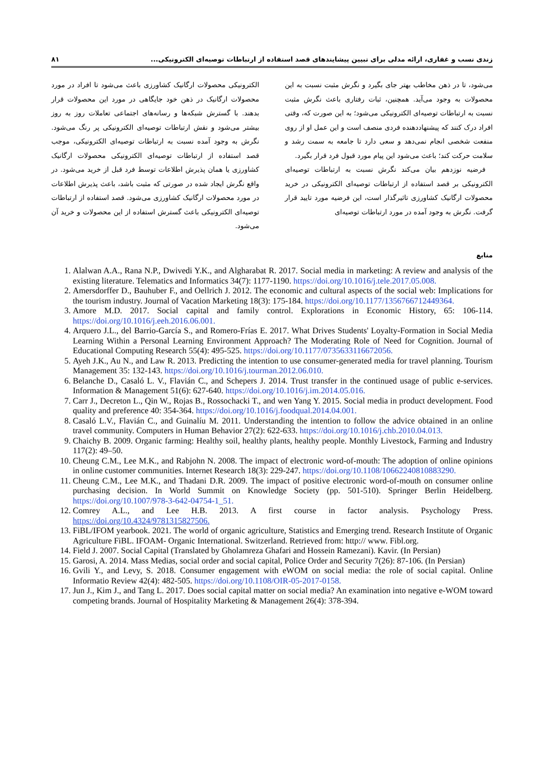زندی نسب و غفاری، ارائه مدلی برای تبیین پیشایندهای قصد استفاده از ارتباطات توصیه‌ای الکترونیکی... ۸۱
می‌شود، تا در ذهن مخاطب بهتر جای بگیرد و نگرش مثبت نسبت به این محصولات به وجود می‌آید. همچنین، ثبات رفتاری باعث نگرش مثبت نسبت به ارتباطات توصیه‌ای الکترونیکی می‌شود؛ به این صورت که، وقتی افراد درک کنند که پیشنهاددهنده فردی منصف است و این عمل او از روی منفعت شخصی انجام نمی‌دهد و سعی دارد تا جامعه به سمت رشد و سلامت حرکت کند؛ باعث می‌شود این پیام مورد قبول فرد قرار بگیرد.
فرضیه نوزدهم بیان می‌کند نگرش نسبت به ارتباطات توصیه‌ای الکترونیکی بر قصد استفاده از ارتباطات توصیه‌ای الکترونیکی در خرید محصولات ارگانیک کشاورزی تاثیرگذار است، این فرضیه مورد تایید قرار گرفت. نگرش به وجود آمده در مورد ارتباطات توصیه‌ای
الکترونیکی محصولات ارگانیک کشاورزی باعث می‌شود تا افراد در مورد محصولات ارگانیک در ذهن خود جایگاهی در مورد این محصولات قرار بدهند. با گسترش شبکه‌ها و رسانه‌های اجتماعی تعاملات روز به روز بیشتر می‌شود و نقش ارتباطات توصیه‌ای الکترونیکی پر رنگ می‌شود. نگرش به وجود آمده نسبت به ارتباطات توصیه‌ای الکترونیکی، موجب قصد استفاده از ارتباطات توصیه‌ای الکترونیکی محصولات ارگانیک کشاورزی یا همان پذیرش اطلاعات توسط فرد قبل از خرید می‌شود. در واقع نگرش ایجاد شده در صورتی که مثبت باشد، باعث پذیرش اطلاعات در مورد محصولات ارگانیک کشاورزی می‌شود. قصد استفاده از ارتباطات توصیه‌ای الکترونیکی باعث گسترش استفاده از این محصولات و خرید آن می‌شود.
منابع
1. Alalwan A.A., Rana N.P., Dwivedi Y.K., and Algharabat R. 2017. Social media in marketing: A review and analysis of the existing literature. Telematics and Informatics 34(7): 1177-1190. https://doi.org/10.1016/j.tele.2017.05.008.
2. Amersdorffer D., Bauhuber F., and Oellrich J. 2012. The economic and cultural aspects of the social web: Implications for the tourism industry. Journal of Vacation Marketing 18(3): 175-184. https://doi.org/10.1177/1356766712449364.
3. Amore M.D. 2017. Social capital and family control. Explorations in Economic History, 65: 106-114. https://doi.org/10.1016/j.eeh.2016.06.001.
4. Arquero J.L., del Barrio-García S., and Romero-Frías E. 2017. What Drives Students' Loyalty-Formation in Social Media Learning Within a Personal Learning Environment Approach? The Moderating Role of Need for Cognition. Journal of Educational Computing Research 55(4): 495-525. https://doi.org/10.1177/0735633116672056.
5. Ayeh J.K., Au N., and Law R. 2013. Predicting the intention to use consumer-generated media for travel planning. Tourism Management 35: 132-143. https://doi.org/10.1016/j.tourman.2012.06.010.
6. Belanche D., Casaló L. V., Flavián C., and Schepers J. 2014. Trust transfer in the continued usage of public e-services. Information & Management 51(6): 627-640. https://doi.org/10.1016/j.im.2014.05.016.
7. Carr J., Decreton L., Qin W., Rojas B., Rossochacki T., and wen Yang Y. 2015. Social media in product development. Food quality and preference 40: 354-364. https://doi.org/10.1016/j.foodqual.2014.04.001.
8. Casaló L.V., Flavián C., and Guinalíu M. 2011. Understanding the intention to follow the advice obtained in an online travel community. Computers in Human Behavior 27(2): 622-633. https://doi.org/10.1016/j.chb.2010.04.013.
9. Chaichy B. 2009. Organic farming: Healthy soil, healthy plants, healthy people. Monthly Livestock, Farming and Industry 117(2): 49–50.
10. Cheung C.M., Lee M.K., and Rabjohn N. 2008. The impact of electronic word-of-mouth: The adoption of online opinions in online customer communities. Internet Research 18(3): 229-247. https://doi.org/10.1108/10662240810883290.
11. Cheung C.M., Lee M.K., and Thadani D.R. 2009. The impact of positive electronic word-of-mouth on consumer online purchasing decision. In World Summit on Knowledge Society (pp. 501-510). Springer Berlin Heidelberg. https://doi.org/10.1007/978-3-642-04754-1_51.
12. Comrey A.L., and Lee H.B. 2013. A first course in factor analysis. Psychology Press. https://doi.org/10.4324/9781315827506.
13. FiBL/IFOM yearbook. 2021. The world of organic agriculture, Statistics and Emerging trend. Research Institute of Organic Agriculture FiBL. IFOAM- Organic International. Switzerland. Retrieved from: http:// www. Fibl.org.
14. Field J. 2007. Social Capital (Translated by Gholamreza Ghafari and Hossein Ramezani). Kavir. (In Persian)
15. Garosi, A. 2014. Mass Medias, social order and social capital, Police Order and Security 7(26): 87-106. (In Persian)
16. Gvili Y., and Levy, S. 2018. Consumer engagement with eWOM on social media: the role of social capital. Online Informatio Review 42(4): 482-505. https://doi.org/10.1108/OIR-05-2017-0158.
17. Jun J., Kim J., and Tang L. 2017. Does social capital matter on social media? An examination into negative e-WOM toward competing brands. Journal of Hospitality Marketing & Management 26(4): 378-394.